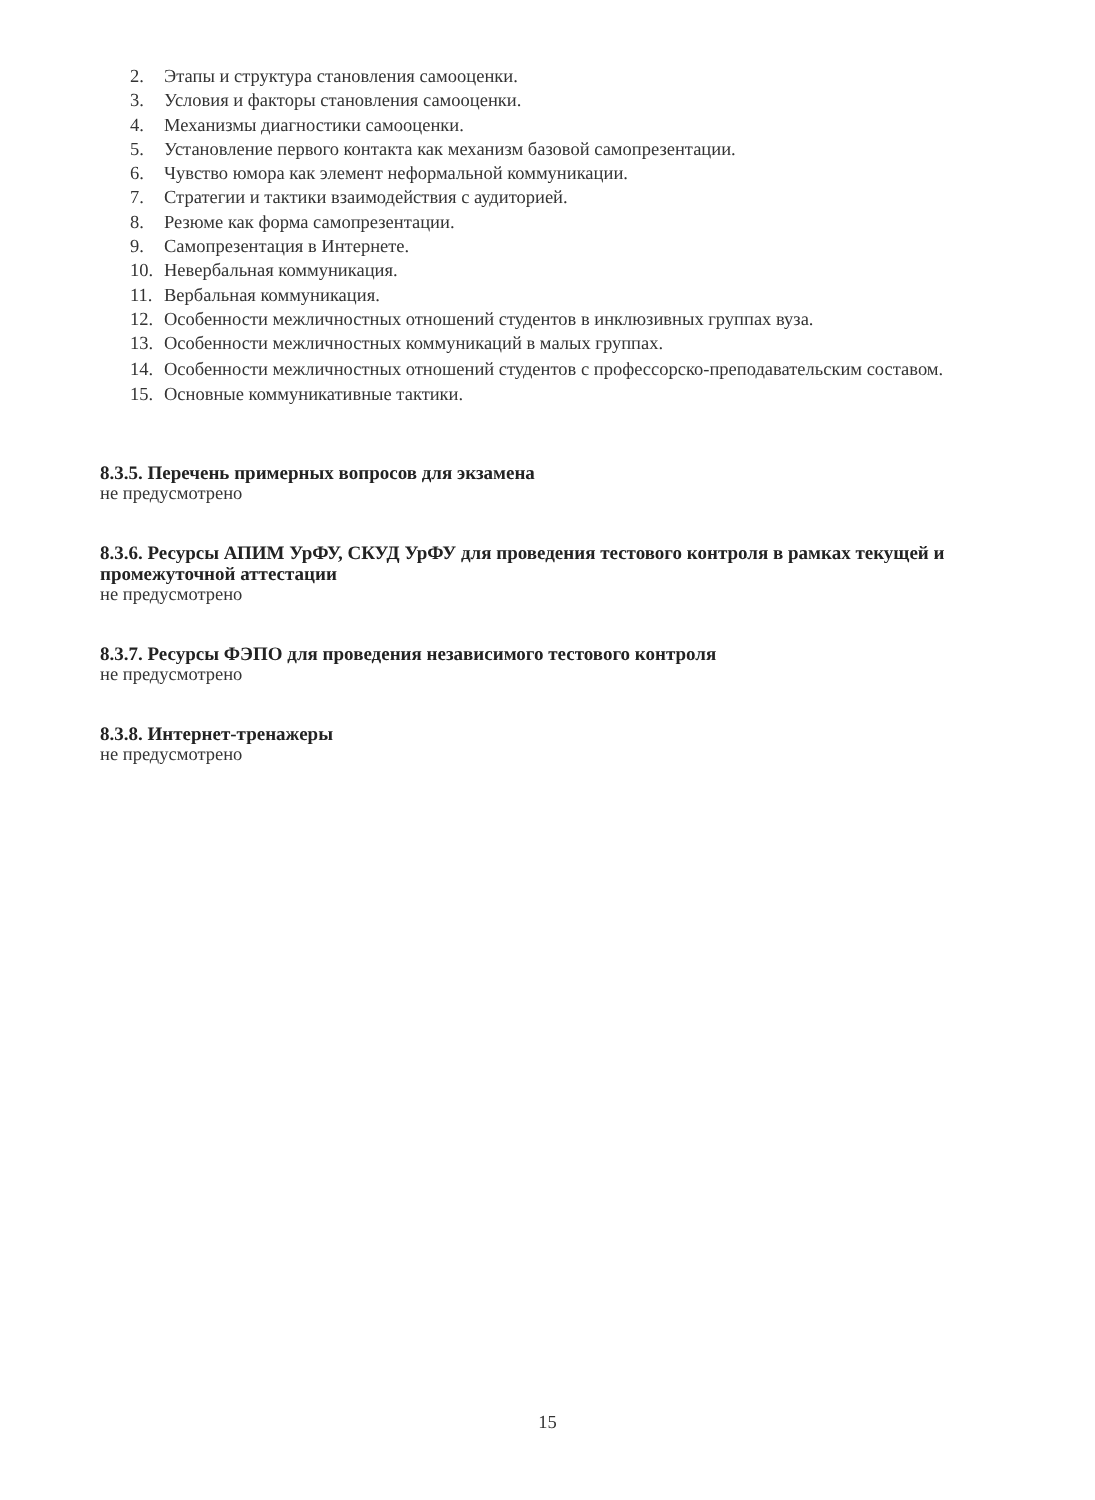2. Этапы и структура становления самооценки.
3. Условия и факторы становления самооценки.
4. Механизмы диагностики самооценки.
5. Установление первого контакта как механизм базовой самопрезентации.
6. Чувство юмора как элемент неформальной коммуникации.
7. Стратегии и тактики взаимодействия с аудиторией.
8. Резюме как форма самопрезентации.
9. Самопрезентация в Интернете.
10. Невербальная коммуникация.
11. Вербальная коммуникация.
12. Особенности межличностных отношений студентов в инклюзивных группах вуза.
13. Особенности межличностных коммуникаций в малых группах.
14. Особенности межличностных отношений студентов с профессорско-преподавательским составом.
15. Основные коммуникативные тактики.
8.3.5. Перечень примерных вопросов для экзамена
не предусмотрено
8.3.6. Ресурсы АПИМ УрФУ, СКУД УрФУ для проведения тестового контроля в рамках текущей и промежуточной аттестации
не предусмотрено
8.3.7. Ресурсы ФЭПО для проведения независимого тестового контроля
не предусмотрено
8.3.8. Интернет-тренажеры
не предусмотрено
15